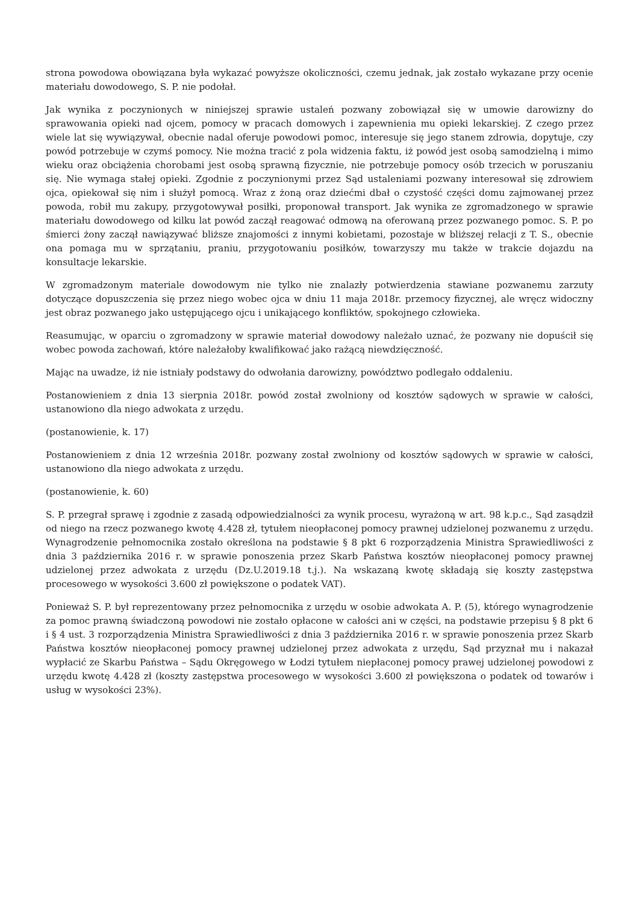strona powodowa obowiązana była wykazać powyższe okoliczności, czemu jednak, jak zostało wykazane przy ocenie materiału dowodowego, S. P. nie podołał.
Jak wynika z poczynionych w niniejszej sprawie ustaleń pozwany zobowiązał się w umowie darowizny do sprawowania opieki nad ojcem, pomocy w pracach domowych i zapewnienia mu opieki lekarskiej. Z czego przez wiele lat się wywiązywał, obecnie nadal oferuje powodowi pomoc, interesuje się jego stanem zdrowia, dopytuje, czy powód potrzebuje w czymś pomocy. Nie można tracić z pola widzenia faktu, iż powód jest osobą samodzielną i mimo wieku oraz obciążenia chorobami jest osobą sprawną fizycznie, nie potrzebuje pomocy osób trzecich w poruszaniu się. Nie wymaga stałej opieki. Zgodnie z poczynionymi przez Sąd ustaleniami pozwany interesował się zdrowiem ojca, opiekował się nim i służył pomocą. Wraz z żoną oraz dziećmi dbał o czystość części domu zajmowanej przez powoda, robił mu zakupy, przygotowywał posiłki, proponował transport. Jak wynika ze zgromadzonego w sprawie materiału dowodowego od kilku lat powód zaczął reagować odmową na oferowaną przez pozwanego pomoc. S. P. po śmierci żony zaczął nawiązywać bliższe znajomości z innymi kobietami, pozostaje w bliższej relacji z T. S., obecnie ona pomaga mu w sprzątaniu, praniu, przygotowaniu posiłków, towarzyszy mu także w trakcie dojazdu na konsultacje lekarskie.
W zgromadzonym materiale dowodowym nie tylko nie znalazły potwierdzenia stawiane pozwanemu zarzuty dotyczące dopuszczenia się przez niego wobec ojca w dniu 11 maja 2018r. przemocy fizycznej, ale wręcz widoczny jest obraz pozwanego jako ustępującego ojcu i unikającego konfliktów, spokojnego człowieka.
Reasumując, w oparciu o zgromadzony w sprawie materiał dowodowy należało uznać, że pozwany nie dopuścił się wobec powoda zachowań, które należałoby kwalifikować jako rażącą niewdzięczność.
Mając na uwadze, iż nie istniały podstawy do odwołania darowizny, powództwo podlegało oddaleniu.
Postanowieniem z dnia 13 sierpnia 2018r. powód został zwolniony od kosztów sądowych w sprawie w całości, ustanowiono dla niego adwokata z urzędu.
(postanowienie, k. 17)
Postanowieniem z dnia 12 września 2018r. pozwany został zwolniony od kosztów sądowych w sprawie w całości, ustanowiono dla niego adwokata z urzędu.
(postanowienie, k. 60)
S. P. przegrał sprawę i zgodnie z zasadą odpowiedzialności za wynik procesu, wyrażoną w art. 98 k.p.c., Sąd zasądził od niego na rzecz pozwanego kwotę 4.428 zł, tytułem nieopłaconej pomocy prawnej udzielonej pozwanemu z urzędu. Wynagrodzenie pełnomocnika zostało określona na podstawie § 8 pkt 6 rozporządzenia Ministra Sprawiedliwości z dnia 3 października 2016 r. w sprawie ponoszenia przez Skarb Państwa kosztów nieopłaconej pomocy prawnej udzielonej przez adwokata z urzędu (Dz.U.2019.18 t.j.). Na wskazaną kwotę składają się koszty zastępstwa procesowego w wysokości 3.600 zł powiększone o podatek VAT).
Ponieważ S. P. był reprezentowany przez pełnomocnika z urzędu w osobie adwokata A. P. (5), którego wynagrodzenie za pomoc prawną świadczoną powodowi nie zostało opłacone w całości ani w części, na podstawie przepisu § 8 pkt 6 i § 4 ust. 3 rozporządzenia Ministra Sprawiedliwości z dnia 3 października 2016 r. w sprawie ponoszenia przez Skarb Państwa kosztów nieopłaconej pomocy prawnej udzielonej przez adwokata z urzędu, Sąd przyznał mu i nakazał wypłacić ze Skarbu Państwa – Sądu Okręgowego w Łodzi tytułem niepłaconej pomocy prawej udzielonej powodowi z urzędu kwotę 4.428 zł (koszty zastępstwa procesowego w wysokości 3.600 zł powiększona o podatek od towarów i usług w wysokości 23%).